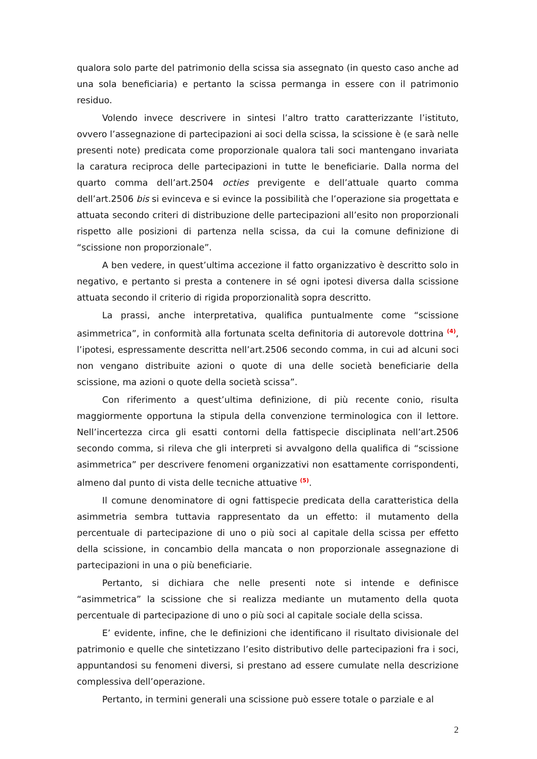qualora solo parte del patrimonio della scissa sia assegnato (in questo caso anche ad una sola beneficiaria) e pertanto la scissa permanga in essere con il patrimonio residuo.
Volendo invece descrivere in sintesi l’altro tratto caratterizzante l’istituto, ovvero l’assegnazione di partecipazioni ai soci della scissa, la scissione è (e sarà nelle presenti note) predicata come proporzionale qualora tali soci mantengano invariata la caratura reciproca delle partecipazioni in tutte le beneficiarie. Dalla norma del quarto comma dell’art.2504 octies previgente e dell’attuale quarto comma dell’art.2506 bis si evinceva e si evince la possibilità che l’operazione sia progettata e attuata secondo criteri di distribuzione delle partecipazioni all’esito non proporzionali rispetto alle posizioni di partenza nella scissa, da cui la comune definizione di “scissione non proporzionale”.
A ben vedere, in quest’ultima accezione il fatto organizzativo è descritto solo in negativo, e pertanto si presta a contenere in sé ogni ipotesi diversa dalla scissione attuata secondo il criterio di rigida proporzionalità sopra descritto.
La prassi, anche interpretativa, qualifica puntualmente come “scissione asimmetrica”, in conformità alla fortunata scelta definitoria di autorevole dottrina <sup>(4)</sup>, l’ipotesi, espressamente descritta nell’art.2506 secondo comma, in cui ad alcuni soci non vengano distribuite azioni o quote di una delle società beneficiarie della scissione, ma azioni o quote della società scissa”.
Con riferimento a quest’ultima definizione, di più recente conio, risulta maggiormente opportuna la stipula della convenzione terminologica con il lettore. Nell’incertezza circa gli esatti contorni della fattispecie disciplinata nell’art.2506 secondo comma, si rileva che gli interpreti si avvalgono della qualifica di “scissione asimmetrica” per descrivere fenomeni organizzativi non esattamente corrispondenti, almeno dal punto di vista delle tecniche attuative <sup>(5)</sup>.
Il comune denominatore di ogni fattispecie predicata della caratteristica della asimmetria sembra tuttavia rappresentato da un effetto: il mutamento della percentuale di partecipazione di uno o più soci al capitale della scissa per effetto della scissione, in concambio della mancata o non proporzionale assegnazione di partecipazioni in una o più beneficiarie.
Pertanto, si dichiara che nelle presenti note si intende e definisce “asimmetrica” la scissione che si realizza mediante un mutamento della quota percentuale di partecipazione di uno o più soci al capitale sociale della scissa.
E’ evidente, infine, che le definizioni che identificano il risultato divisionale del patrimonio e quelle che sintetizzano l’esito distributivo delle partecipazioni fra i soci, appuntandosi su fenomeni diversi, si prestano ad essere cumulate nella descrizione complessiva dell’operazione.
Pertanto, in termini generali una scissione può essere totale o parziale e al
2